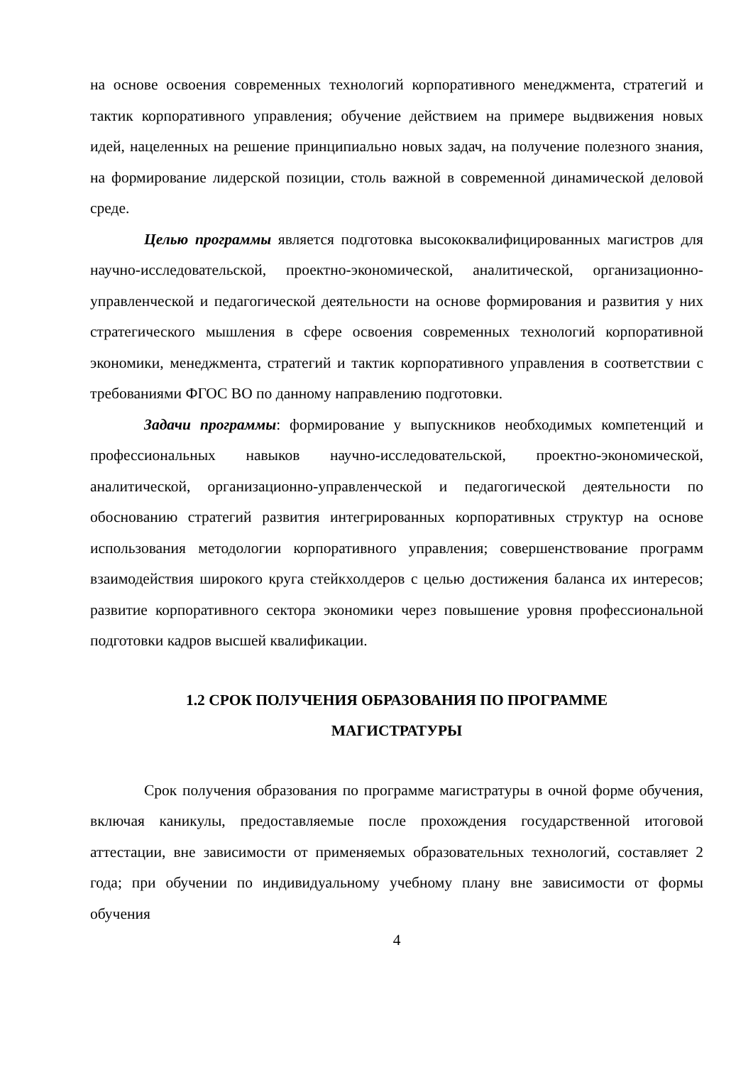на основе освоения современных технологий корпоративного менеджмента, стратегий и тактик корпоративного управления; обучение действием на примере выдвижения новых идей, нацеленных на решение принципиально новых задач, на получение полезного знания, на формирование лидерской позиции, столь важной в современной динамической деловой среде.
Целью программы является подготовка высококвалифицированных магистров для научно-исследовательской, проектно-экономической, аналитической, организационно-управленческой и педагогической деятельности на основе формирования и развития у них стратегического мышления в сфере освоения современных технологий корпоративной экономики, менеджмента, стратегий и тактик корпоративного управления в соответствии с требованиями ФГОС ВО по данному направлению подготовки.
Задачи программы: формирование у выпускников необходимых компетенций и профессиональных навыков научно-исследовательской, проектно-экономической, аналитической, организационно-управленческой и педагогической деятельности по обоснованию стратегий развития интегрированных корпоративных структур на основе использования методологии корпоративного управления; совершенствование программ взаимодействия широкого круга стейкхолдеров с целью достижения баланса их интересов; развитие корпоративного сектора экономики через повышение уровня профессиональной подготовки кадров высшей квалификации.
1.2 СРОК ПОЛУЧЕНИЯ ОБРАЗОВАНИЯ ПО ПРОГРАММЕ
МАГИСТРАТУРЫ
Срок получения образования по программе магистратуры в очной форме обучения, включая каникулы, предоставляемые после прохождения государственной итоговой аттестации, вне зависимости от применяемых образовательных технологий, составляет 2 года; при обучении по индивидуальному учебному плану вне зависимости от формы обучения
4